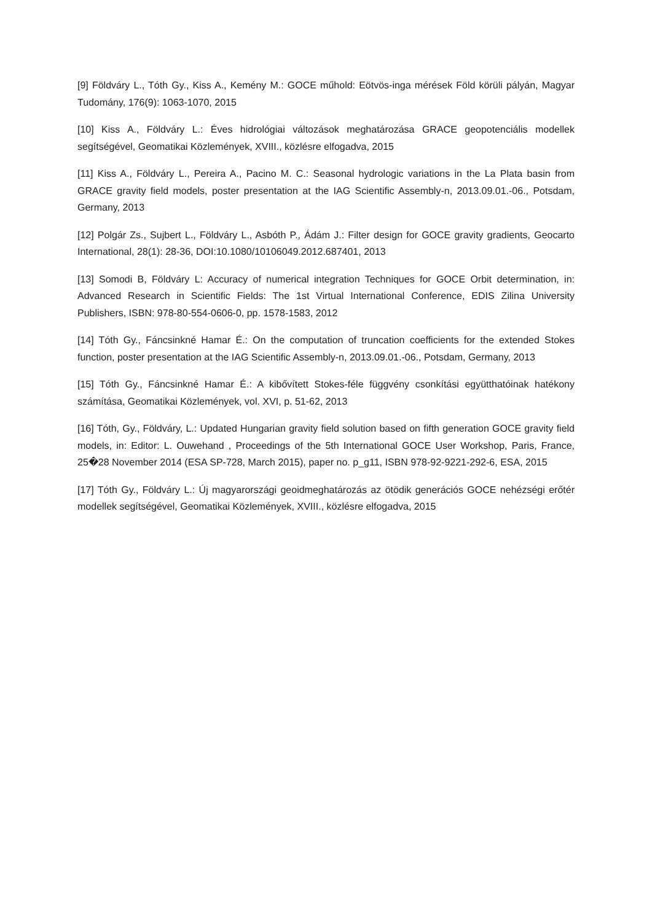[9] Földváry L., Tóth Gy., Kiss A., Kemény M.: GOCE műhold: Eötvös-inga mérések Föld körüli pályán, Magyar Tudomány, 176(9): 1063-1070, 2015
[10] Kiss A., Földváry L.: Éves hidrológiai változások meghatározása GRACE geopotenciális modellek segítségével, Geomatikai Közlemények, XVIII., közlésre elfogadva, 2015
[11] Kiss A., Földváry L., Pereira A., Pacino M. C.: Seasonal hydrologic variations in the La Plata basin from GRACE gravity field models, poster presentation at the IAG Scientific Assembly-n, 2013.09.01.-06., Potsdam, Germany, 2013
[12] Polgár Zs., Sujbert L., Földváry L., Asbóth P., Ádám J.: Filter design for GOCE gravity gradients, Geocarto International, 28(1): 28-36, DOI:10.1080/10106049.2012.687401, 2013
[13] Somodi B, Földváry L: Accuracy of numerical integration Techniques for GOCE Orbit determination, in: Advanced Research in Scientific Fields: The 1st Virtual International Conference, EDIS Zilina University Publishers, ISBN: 978-80-554-0606-0, pp. 1578-1583, 2012
[14] Tóth Gy., Fáncsinkné Hamar É.: On the computation of truncation coefficients for the extended Stokes function, poster presentation at the IAG Scientific Assembly-n, 2013.09.01.-06., Potsdam, Germany, 2013
[15] Tóth Gy., Fáncsinkné Hamar É.: A kibővített Stokes-féle függvény csonkítási együtthatóinak hatékony számítása, Geomatikai Közlemények, vol. XVI, p. 51-62, 2013
[16] Tóth, Gy., Földváry, L.: Updated Hungarian gravity field solution based on fifth generation GOCE gravity field models, in: Editor: L. Ouwehand , Proceedings of the 5th International GOCE User Workshop, Paris, France, 25�28 November 2014 (ESA SP-728, March 2015), paper no. p_g11, ISBN 978-92-9221-292-6, ESA, 2015
[17] Tóth Gy., Földváry L.: Új magyarországi geoidmeghatározás az ötödik generációs GOCE nehézségi erőtér modellek segítségével, Geomatikai Közlemények, XVIII., közlésre elfogadva, 2015